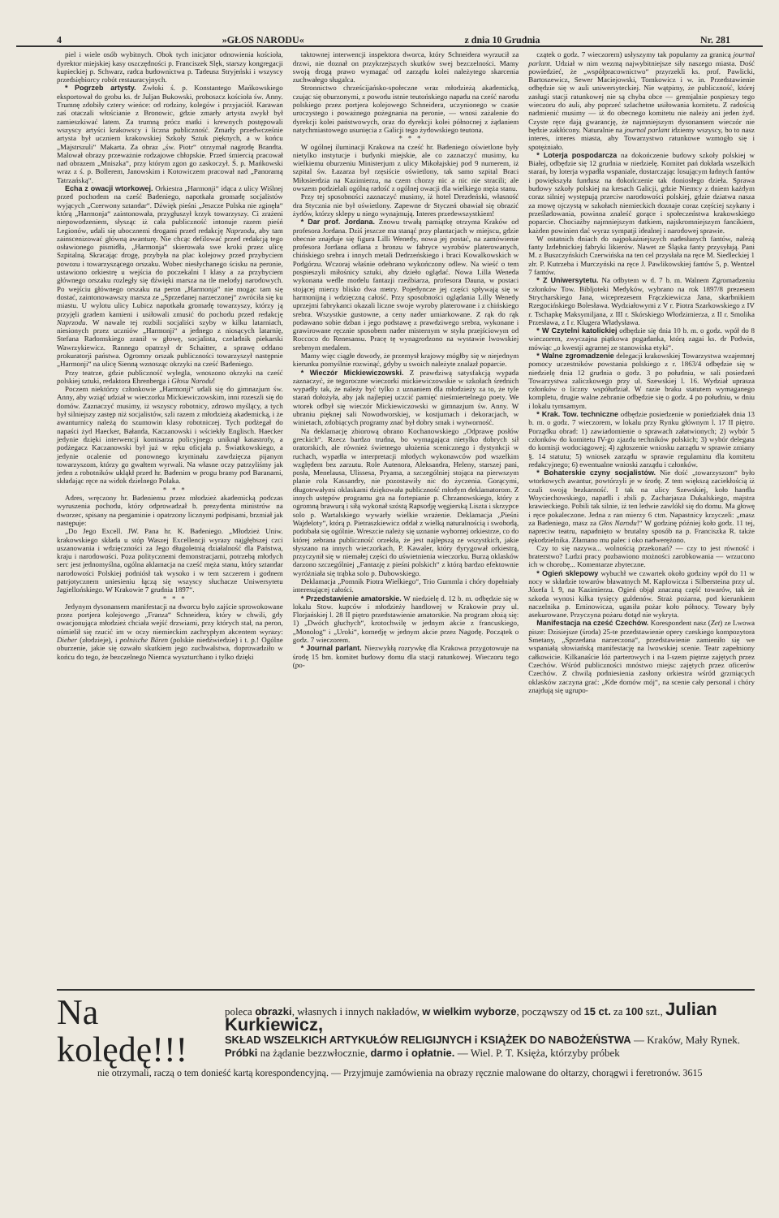4 »GŁOS NARODU« z dnia 10 Grudnia Nr. 281
piel i wiele osób wybitnych. Obok tych inicjator odnowienia kościoła, dyrektor miejskiej kasy oszczędności p. Franciszek Slęk, starszy kongregacji kupieckiej p. Schwarz, radca budownictwa p. Tadeusz Stryjeński i wszyscy przedsiębiorcy robót restauracyjnych.
* Pogrzeb artysty. Zwłoki ś. p. Konstantego Mańkowskiego eksportował do grobu ks. dr Juljan Bukowski, proboszcz kościoła św. Anny. Trumnę zdobiły cztery wieńce: od rodziny, kolegów i przyjaciół. Karawan zaś otaczali włościanie z Bronowic, gdzie zmarły artysta zwykł był zamieszkiwać latem. Za trumną prócz matki i krewnych postępowali wszyscy artyści krakowscy i liczna publiczność. Zmarły przedwcześnie artysta był uczniem krakowskiej Szkoły Sztuk pięknych, a w końcu „Majstrszuli“ Makarta. Za obraz „św. Piotr“ otrzymał nagrodę Brandta. Malował obrazy przeważnie rodzajowe chłopskie. Przed śmiercią pracował nad obrazem „Mniszka“, przy którym zgon go zaskoczył. Ś. p. Mańkowski wraz z ś. p. Bollerem, Janowskim i Kotowiczem pracował nad „Panoramą Tatrzańską“.
Echa z owacji wtorkowej. Orkiestra „Harmonji“ idąca z ulicy Wiślnej przed pochodem na cześć Badeniego, napotkała gromadę socjalistów wyjących „Czerwony sztandar“. Dźwięk pieśni „Jeszcze Polska nie zginęła“ którą „Harmonja“ zaintonowała, przygłuszył krzyk towarzyszy. Ci zrażeni niepowodzeniem, słysząc iż cała publiczność intonuje razem pieśń Legionów, udali się ubocznemi drogami przed redakcję Naprzodu, aby tam zainscenizować główną awanturę. Nie chcąc defilować przed redakcją tego osławionego pismidła, „Harmonja“ skierowała swe kroki przez ulicę Szpitalną. Skracając drogę, przybyła na plac kolejowy przed przybyciem powozu i towarzyszącego orszaku. Wobec niesłychanego ścisku na peronie, ustawiono orkiestrę u wejścia do poczekalni I klasy a za przybyciem głównego orszaku rozległy się dźwięki marsza na tle melodyj narodowych. Po wejściu głównego orszaku na peron „Harmonja“ nie mogąc tam się dostać, zaintonowawszy marsza ze „Sprzedanej narzeczonej“ zwróciła się ku miastu. U wylotu ulicy Lubicz napotkała gromadę towarzyszy, którzy ją przyjęli gradem kamieni i usiłowali zmusić do pochodu przed redakcję Naprzodu. W nawale tej rozbili socjaliści szyby w kilku latarniach, niesionych przez uczniów „Harmonji“ a jednego z niosących latarnię, Stefana Radomskiego zranił w głowę, socjalista, czeladnik piekarski Wawrzykiewicz. Rannego opatrzył dr Schaitter, a sprawę oddano prokuratorji państwa. Ogromny orszak publiczności towarzyszył następnie „Harmonji“ na ulicę Sienną wznosząc okrzyki na cześć Badeniego.
Przy teatrze, gdzie publiczność wylegla, wnoszono okrzyki na cześć polskiej sztuki, redaktora Ehrenberga i Głosu Narodu!
Poczem niektórzy członkowie „Harmonji“ udali się do gimnazjum św. Anny, aby wziąć udział w wieczorku Mickiewiczowskim, inni rozeszli się do domów. Zaznaczyć musimy, iż wszyscy robotnicy, zdrowo myślący, a tych był silniejszy zastęp niż socjalistów, szli razem z młodzieżą akademicką, i że awanturnicy należą do szumowin klasy robotniczej. Tych podżegał do napaści żyd Haecker, Bałanda, Kaczanowski i wściekły Englisch. Haecker jedynie dzięki interwencji komisarza policyjnego uniknął katastrofy, a podżegacz Kaczanowski był już w ręku oficjała p. Światkowskiego, a jedynie ocalenie od ponownego kryminału zawdzięcza pijanym towarzyszom, którzy go gwałtem wyrwali. Na własne oczy patrzyliśmy jak jeden z robotników ukląkł przed hr. Badenim w progu bramy pod Baranami, składając ręce na widok dzielnego Polaka.
* * *
Adres, wręczony hr. Badeniemu przez młodzież akademicką podczas wyruszenia pochodu, który odprowadzał b. prezydenta ministrów na dworzec, spisany na pergaminie i opatrzony licznymi podpisami, brzmiał jak następuje:
„Do Jego Excell. JW. Pana hr. K. Badeniego. „Młodzież Uniw. krakowskiego składa u stóp Waszej Excellencji wyrazy najgłębszej czci uszanowania i wdzięczności za Jego długoletnią działalność dla Państwa, kraju i narodowości. Poza politycznemi demonstracjami, potrzebą młodych serc jest jednomyślna, ogólna aklamacja na cześć męża stanu, który sztandar narodowości Polskiej podniósł tak wysoko i w tem szczerem i godnem patrjotycznem uniesieniu łączą się wszyscy słuchacze Uniwersytetu Jagiellońskiego. W Krakowie 7 grudnia 1897“.
* * *
Jedynym dysonansem manifestacji na dworcu było zajście sprowokowane przez portjera kolejowego „Franza“ Schneidera, który w chwili, gdy owacjonująca młodzież chciała wejść drzwiami, przy których stał, na peron, ośmielił się rzucić im w oczy niemieckim zachrypłym akcentem wyrazy: Dieber (złodzieje), i polnische Bären (polskie niedźwiedzie) i t. p.! Ogólne oburzenie, jakie się ozwało skutkiem jego zuchwalstwa, doprowadziło w końcu do tego, że bezczelnego Niemca wyszturchano i tylko dzięki
taktownej interwencji inspektora dworca, który Schneidera wyrzucił za drzwi, nie doznał on przykrzejszych skutków swej bezczelności. Mamy swoją drogą prawo wymagać od zarządu kolei należytego skarcenia zuchwałego sługalca.
Stronnictwo chrześcijańsko-społeczne wraz młodzieżą akademicką, czując się oburzonymi, z powodu istnie teutońskiego napadu na cześć narodu polskiego przez portjera kolejowego Schneidera, uczynionego w czasie uroczystego i poważnego pożegnania na peronie, — wnosi zażalenie do dyrekcji kolei państwowych, oraz do dyrekcji kolei północnej z żądaniem natychmiastowego usunięcia z Galicji tego żydowskiego teutona.
* * *
W ogólnej iluminacji Krakowa na cześć hr. Badeniego oświetlone były nietylko instytucje i budynki miejskie, ale co zaznaczyć musimy, ku wielkiemu oburzeniu Ministerjum z ulicy Mikołajskiej pod 9 numerem, iż szpital św. Łazarza był rzęsiście oświetlony, tak samo szpital Braci Miłosierdzia na Kazimierzu, na czem chorzy nic a nic nie stracili; ale owszem podzielali ogólną radość z ogólnej owacji dla wielkiego męża stanu.
Przy tej sposobności zaznaczyć musimy, iż hotel Drezdeński, własność dra Stycznia nie był oświetlony. Zapewne dr Styczeń obawiał się obrazić żydów, którzy sklepy u niego wynajmują. Interes przedewszystkiem!
* Dar prof. Jordana. Znowu trwałą pamiątkę otrzyma Kraków od profesora Jordana. Dziś jeszcze ma stanąć przy plantacjach w miejscu, gdzie obecnie znajduje się figura Lilli Wenedy, nowa jej postać, na zamówienie profesora Jordana odlana z bronzu w fabryce wyrobów platerowanych, chińskiego srebra i innych metali Dedrzeńskiego i braci Kowalkowskich w Podgórzu. Wczoraj właśnie odebrano wykończony odlew. Na wieść o tem pospieszyli miłośnicy sztuki, aby dzieło oglądać. Nowa Lilla Weneda wykonana wedle modelu fantazji rzeźbiarza, profesora Dauna, w postaci stojącej mierzy blisko dwa metry. Pojedyncze jej części spływają się w harmonijną i wdzięczną całość. Przy sposobności oglądania Lilly Wenedy uprzejmi fabrykanci okazali liczne swoje wyroby platerowane i z chińskiego srebra. Wszystkie gustowne, a ceny nader umiarkowane. Z rąk do rąk podawano sobie dzban i jego podstawę z prawdziwego srebra, wykonane i grawirowane ręcznie sposobem nader misternym w stylu przejściowym od Roccoco do Renesansu. Pracę tę wynagrodzono na wystawie lwowskiej srebrnym medalem.
Mamy więc ciągłe dowody, że przemysł krajowy mógłby się w niejednym kierunku pomyślnie rozwinąć, gdyby u swoich należyte znalazł poparcie.
* Wieczór Mickiewiczowski. Z prawdziwą satysfakcją wypada zaznaczyć, że tegoroczne wieczorki mickiewiczowskie w szkołach średnich wypadły tak, że należy być tylko z uznaniem dla młodzieży za to, że tyle starań dołożyła, aby jak najlepiej uczcić pamięć nieśmiertelnego poety. We wtorek odbył się wieczór Mickiewiczowski w gimnazjum św. Anny. W ubraniu pięknej sali Nowodworskiej, w kostjumach i dekoracjach, w winietach, zdobiących programy znać był dobry smak i wytworność.
Na deklamację zbiorową obrano Kochanowskiego „Odprawę posłów greckich“. Rzecz bardzo trudna, bo wymagająca nietylko dobrych sił oratorskich, ale również świetnego ułożenia scenicznego i dystynkcji w ruchach, wypadła w interpretacji młodych wykonawców pod wszelkim względem bez zarzutu. Role Autenora, Aleksandra, Heleny, starszej pani, posła, Menelausa, Ulissesa, Pryama, a szczególniej stojąca na pierwszym planie rola Kassandry, nie pozostawiły nic do życzenia. Gorącymi, długotrwałymi oklaskami dziękowała publiczność młodym deklamatorom. Z innych ustępów programu gra na fortepianie p. Chrzanowskiego, który z ogromną brawurą i siłą wykonał szóstą Rapsodję węgierską Liszta i skrzypce solo p. Wartalskiego wywarły wielkie wrażenie. Deklamacja „Pieśni Wajdeloty“, którą p. Pietraszkiewicz oddał z wielką naturalnością i swobodą, podobała się ogólnie. Wreszcie należy się uznanie wybornej orkiestrze, co do której zebrana publiczność orzekła, że jest najlepszą ze wszystkich, jakie słyszano na innych wieczorkach, P. Kawaler, który dyrygował orkiestrą, przyczynił się w niemałej części do uświetnienia wieczorku. Burzą oklasków darzono szczególniej „Fantazję z pieśni polskich“ z którą bardzo efektownie wyróżniała się trąbka solo p. Dubowskiego.
Deklamacja „Pomnik Piotra Wielkiego“, Trio Gummla i chóry dopełniały interesującej całości.
* Przedstawienie amatorskie. W niedzielę d. 12 b. m. odbędzie się w lokalu Stow. kupców i młodzieży handlowej w Krakowie przy ul. Florjańskiej l. 28 II piętro przedstawienie amatorskie. Na program złożą się: 1) „Dwóch głuchych“, krotochwilę w jednym akcie z francuskiego, „Monolog“ i „Uroki“, komedję w jednym akcie przez Nagodę. Początek o godz. 7 wieczorem.
* Journal parlant. Niezwykłą rozrywkę dla Krakowa przygotowuje na środę 15 bm. komitet budowy domu dla stacji ratunkowej. Wieczoru tego (po-
czątek o godz. 7 wieczorem) usłyszymy tak popularny za granicą journal parlant. Udział w nim wezmą najwybitniejsze siły naszego miasta. Dość powiedzieć, że „współpracownictwo“ przyrzekli ks. prof. Pawlicki, Bartoszewicz, Sewer Maciejowski, Tomkowicz i w. in. Przedstawienie odbędzie się w auli uniwersyteckiej. Nie wątpimy, że publiczność, której zasługi stacji ratunkowej nie są chyba obce — gremjalnie pospieszy tego wieczoru do auli, aby poprzeć szlachetne usiłowania komitetu. Z radością nadmienić musimy — iż do obecnego komitetu nie należy ani jeden żyd. Czyste ręce dają gwarancję, że najmniejszym dysonansem wieczór nie będzie zakłócony. Naturalnie na journal parlant idziemy wszyscy, bo to nasz interes, interes miasta, aby Towarzystwo ratunkowe wzmogło się i spotężniało.
* Loterja pospodarcza na dokończenie budowy szkoły polskiej w Białej, odbędzie się 12 grudnia w niedzielę. Komitet pań dokłada wszelkich starań, by loterja wypadła wspaniale, dostarczając losującym ładnych fantów i powiększyła fundusz na dokończenie tak doniosłego dzieła. Sprawa budowy szkoły polskiej na kresach Galicji, gdzie Niemcy z dniem każdym coraz silniej występują przeciw narodowości polskiej, gdzie dziatwa nasza za mowę ojczystą w szkołach niemieckich doznaje coraz częściej szykany i prześladowania, powinna znaleść gorące i społeczeństwa krakowskiego poparcie. Chociażby najmniejszym datkiem, najskromniejszym fancikiem, każden powinien dać wyraz sympatji idealnej i narodowej sprawie.
W ostatnich dniach do najpokaźniejszych nadesłanych fantów, należą fanty Izdebnickiej fabryki likierów. Nawet ze Śląska fanty przysyłają. Pani M. z Buszczyńskich Czerwińska na ten cel przysłała na ręce M. Siedleckiej 1 złr. P. Kutrzeba i Murczyński na ręce J. Pawlikowskiej fantów 5, p. Wentzel 7 fantów.
* Z Uniwersytetu. Na odbytem w d. 7 b. m. Walnem Zgromadzeniu członków Tow. Bibljoteki Medyków, wybrano na rok 1897/8 prezesem Strycharskiego Jana, wiceprezesem Frączkiewicza Jana, skarbnikiem Rzegocińskiego Bolesława. Wydziałowymi z V r. Piotra Szarkowskiego z IV r. Tschapkę Maksymiljana, z III r. Skórskiego Włodzimierza, z II r. Smolika Przesława, z I r. Klugera Władysława.
* W Czytelni katolickiej odbędzie się dnia 10 b. m. o godz. wpół do 8 wieczorem, zwyczajna piątkowa pogadanka, którą zagai ks. dr Podwin, mówiąc „o kwestji agrarnej ze stanowiska etyki“.
* Walne zgromadzenie delegacji krakowskiej Towarzystwa wzajemnej pomocy uczestników powstania polskiego z r. 1863/4 odbędzie się w niedzielę dnia 12 grudnia o godz. 3 po południu, w sali posiedzeń Towarzystwa zaliczkowego przy ul. Szewskiej l. 16. Wydział uprasza członków o liczny współudział. W razie braku statutem wymaganego kompletu, drugie walne zebranie odbędzie się o godz. 4 po południu, w dniu i lokalu tymsamym.
* Krak. Tow. techniczne odbędzie posiedzenie w poniedziałek dnia 13 b. m. o godz. 7 wieczorem, w lokalu przy Rynku głównym l. 17 II piętro. Porządku obrad: 1) zawiadomienie o sprawach załatwionych; 2) wybór 5 członków do komitetu IV-go zjazdu techników polskich; 3) wybór delegata do komisji wodociągowej; 4) zgłoszenie wniosku zarządu w sprawie zmiany §. 14 statutu; 5) wniosek zarządu w sprawie regulaminu dla komitetu redakcyjnego; 6) ewentualne wnioski zarządu i członków.
* Bohaterskie czyny socjalistów. Nie dość „towarzyszom“ było wtorkowych awantur, powtórzyli je w środę. Z tem większą zaciekłością iż czuli swoją bezkarność. I tak na ulicy Szewskiej, koło handlu Woyciechowskiego, napadli i zbili p. Zacharjasza Dukalskiego, majstra krawieckiego. Pobili tak silnie, iż ten ledwie zawlókł się do domu. Ma głowę i ręce pokaleczone. Jedna z ran mierzy 6 ctm. Napastnicy krzyczeli: „masz za Badeniego, masz za Głos Narodu!“ W godzinę później koło godz. 11 tej, napreciw teatru, napadnięto w brutalny sposób na p. Franciszka R. także rękodzielnika. Złamano mu palec i oko nadwerężono.
Czy to się nazywa... wolnością przekonań? — czy to jest równość i braterstwo? Ludzi pracy pozbawiono możności zarobkowania — wrzucono ich w chorobę... Komentarze zbyteczne.
* Ogień sklepowy wybuchł we czwartek około godziny wpół do 11 w nocy w składzie towarów bławatnych M. Kaplowicza i Silbersteina przy ul. Józefa l. 9, na Kazimierzu. Ogień objął znaczną część towarów, tak że szkoda wynosi kilka tysięcy guldenów. Straż pożarna, pod kierunkiem naczelnika p. Eminowicza, ugasiła pożar koło północy. Towary były asekurowane. Przyczyna pożaru dotąd nie wykryta.
Manifestacja na cześć Czechów. Korespondent nasz (Zet) ze Lwowa pisze: Dzisiejsze (środa) 25-te przedstawienie opery czeskiego kompozytora Smetany, „Sprzedana narzeczona“, przedstawienie zamieniło się we wspaniałą słowiańską manifestację na lwowskiej scenie. Teatr zapełniony całkowicie. Kilkanaście lóż parterowych i na I-szem piętrze zajętych przez Czechów. Wśród publiczności mnóstwo miejsc zajętych przez oficerów Czechów. Z chwilą podniesienia zasłony orkiestra wśród grzmiących oklasków zaczyna grać: „Kde domów mój“, na scenie cały personal i chóry znajdują się ugrupo-
Na kolędę!!!
poleca obrazki, własnych i innych nakładów, w wielkim wyborze, począwszy od 15 ct. za 100 szt., Julian Kurkiewicz,
SKŁAD WSZELKICH ARTYKUŁÓW RELIGIJNYCH i KSIĄŻEK DO NABOŻEŃSTWA — Kraków, Mały Rynek.
Próbki na żądanie bezzwłocznie, darmo i opłatnie. — Wiel. P. T. Księża, którzyby próbek
nie otrzymali, raczą o tem donieść kartą korespondencyjną. — Przyjmuje zamówienia na obrazy ręcznie malowane do ołtarzy, chorągwi i feretronów. 3615